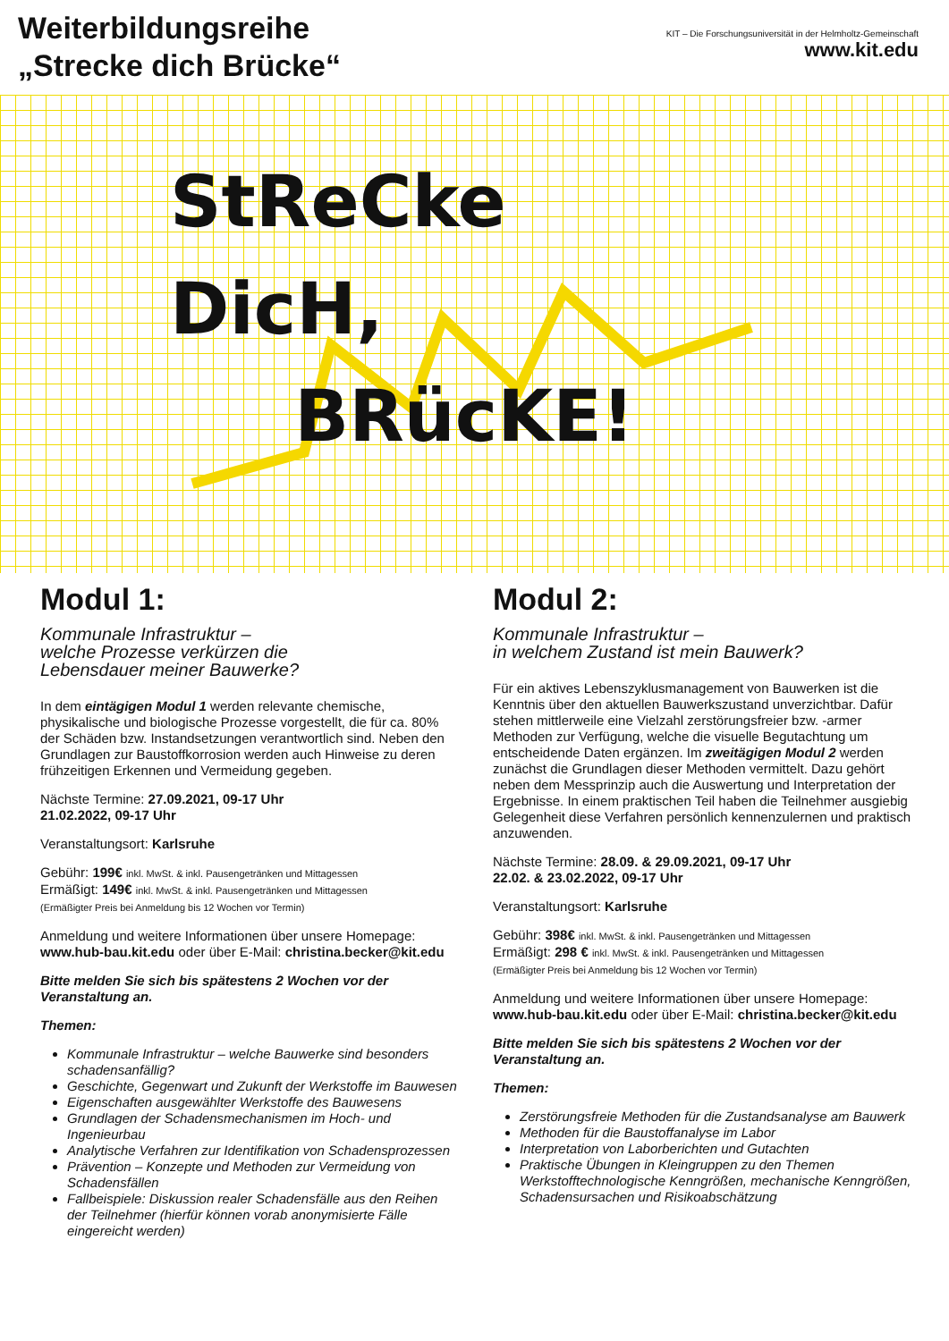Weiterbildungsreihe
„Strecke dich Brücke“
KIT – Die Forschungsuniversität in der Helmholtz-Gemeinschaft
www.kit.edu
StReCke
DicH,
BRücKE!
Modul 1:
Kommunale Infrastruktur –
welche Prozesse verkürzen die
Lebensdauer meiner Bauwerke?
In dem eintägigen Modul 1 werden relevante chemische, physikalische und biologische Prozesse vorgestellt, die für ca. 80% der Schäden bzw. Instandsetzungen verantwortlich sind. Neben den Grundlagen zur Baustoffkorrosion werden auch Hinweise zu deren frühzeitigen Erkennen und Vermeidung gegeben.
Nächste Termine: 27.09.2021, 09-17 Uhr
21.02.2022, 09-17 Uhr
Veranstaltungsort: Karlsruhe
Gebühr: 199€ inkl. MwSt. & inkl. Pausengetränken und Mittagessen
Ermäßigt: 149€ inkl. MwSt. & inkl. Pausengetränken und Mittagessen
(Ermäßigter Preis bei Anmeldung bis 12 Wochen vor Termin)
Anmeldung und weitere Informationen über unsere Homepage: www.hub-bau.kit.edu oder über E-Mail: christina.becker@kit.edu
Bitte melden Sie sich bis spätestens 2 Wochen vor der Veranstaltung an.
Themen:
Kommunale Infrastruktur – welche Bauwerke sind besonders schadensanfällig?
Geschichte, Gegenwart und Zukunft der Werkstoffe im Bauwesen
Eigenschaften ausgewählter Werkstoffe des Bauwesens
Grundlagen der Schadensmechanismen im Hoch- und Ingenieurbau
Analytische Verfahren zur Identifikation von Schadensprozessen
Prävention – Konzepte und Methoden zur Vermeidung von Schadensfällen
Fallbeispiele: Diskussion realer Schadensfälle aus den Reihen der Teilnehmer (hierfür können vorab anonymisierte Fälle eingereicht werden)
Modul 2:
Kommunale Infrastruktur –
in welchem Zustand ist mein Bauwerk?
Für ein aktives Lebenszyklusmanagement von Bauwerken ist die Kenntnis über den aktuellen Bauwerkszustand unverzichtbar. Dafür stehen mittlerweile eine Vielzahl zerstörungsfreier bzw. -armer Methoden zur Verfügung, welche die visuelle Begutachtung um entscheidende Daten ergänzen. Im zweitägigen Modul 2 werden zunächst die Grundlagen dieser Methoden vermittelt. Dazu gehört neben dem Messprinzip auch die Auswertung und Interpretation der Ergebnisse. In einem praktischen Teil haben die Teilnehmer ausgiebig Gelegenheit diese Verfahren persönlich kennenzulernen und praktisch anzuwenden.
Nächste Termine: 28.09. & 29.09.2021, 09-17 Uhr
22.02. & 23.02.2022, 09-17 Uhr
Veranstaltungsort: Karlsruhe
Gebühr: 398€ inkl. MwSt. & inkl. Pausengetränken und Mittagessen
Ermäßigt: 298 € inkl. MwSt. & inkl. Pausengetränken und Mittagessen
(Ermäßigter Preis bei Anmeldung bis 12 Wochen vor Termin)
Anmeldung und weitere Informationen über unsere Homepage: www.hub-bau.kit.edu oder über E-Mail: christina.becker@kit.edu
Bitte melden Sie sich bis spätestens 2 Wochen vor der Veranstaltung an.
Themen:
Zerstörungsfreie Methoden für die Zustandsanalyse am Bauwerk
Methoden für die Baustoffanalyse im Labor
Interpretation von Laborberichten und Gutachten
Praktische Übungen in Kleingruppen zu den Themen Werkstofftechnologische Kenngrößen, mechanische Kenngrößen, Schadensursachen und Risikoabschätzung